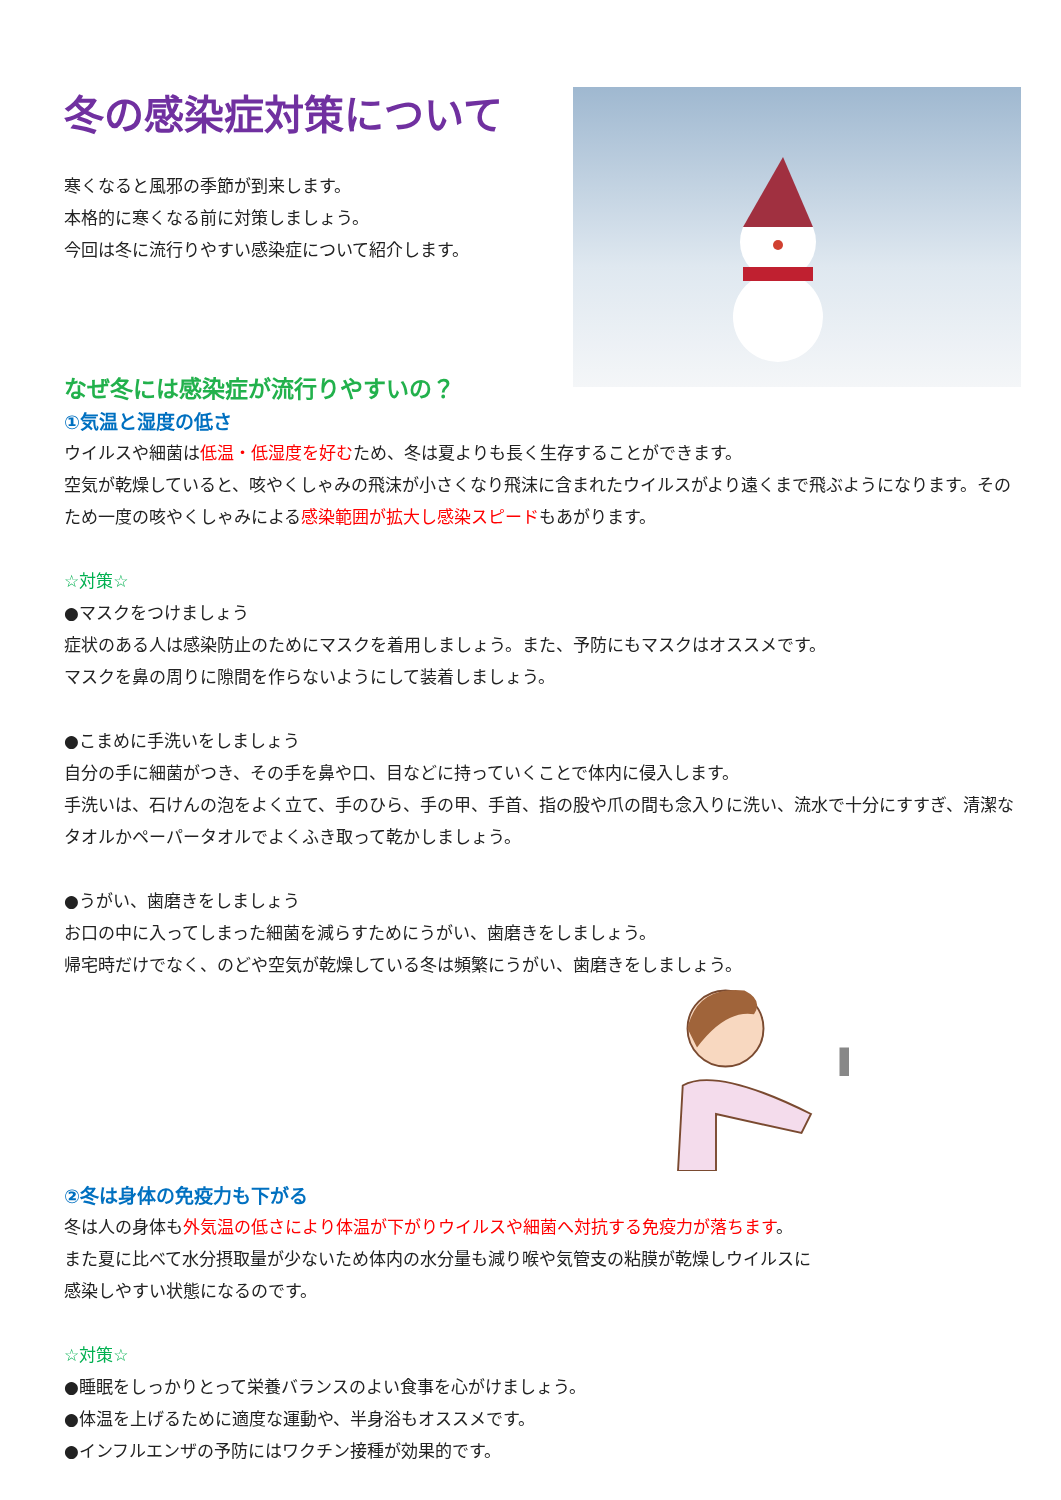冬の感染症対策について
寒くなると風邪の季節が到来します。
本格的に寒くなる前に対策しましょう。
今回は冬に流行りやすい感染症について紹介します。
なぜ冬には感染症が流行りやすいの？
①気温と湿度の低さ
ウイルスや細菌は低温・低湿度を好むため、冬は夏よりも長く生存することができます。
空気が乾燥していると、咳やくしゃみの飛沫が小さくなり飛沫に含まれたウイルスがより遠くまで飛ぶようになります。そのため一度の咳やくしゃみによる感染範囲が拡大し感染スピードもあがります。
☆対策☆
●マスクをつけましょう
症状のある人は感染防止のためにマスクを着用しましょう。また、予防にもマスクはオススメです。
マスクを鼻の周りに隙間を作らないようにして装着しましょう。
●こまめに手洗いをしましょう
自分の手に細菌がつき、その手を鼻や口、目などに持っていくことで体内に侵入します。
手洗いは、石けんの泡をよく立て、手のひら、手の甲、手首、指の股や爪の間も念入りに洗い、流水で十分にすすぎ、清潔なタオルかペーパータオルでよくふき取って乾かしましょう。
●うがい、歯磨きをしましょう
お口の中に入ってしまった細菌を減らすためにうがい、歯磨きをしましょう。
帰宅時だけでなく、のどや空気が乾燥している冬は頻繁にうがい、歯磨きをしましょう。
②冬は身体の免疫力も下がる
冬は人の身体も外気温の低さにより体温が下がりウイルスや細菌へ対抗する免疫力が落ちます。
また夏に比べて水分摂取量が少ないため体内の水分量も減り喉や気管支の粘膜が乾燥しウイルスに
感染しやすい状態になるのです。
☆対策☆
●睡眠をしっかりとって栄養バランスのよい食事を心がけましょう。
●体温を上げるために適度な運動や、半身浴もオススメです。
●インフルエンザの予防にはワクチン接種が効果的です。